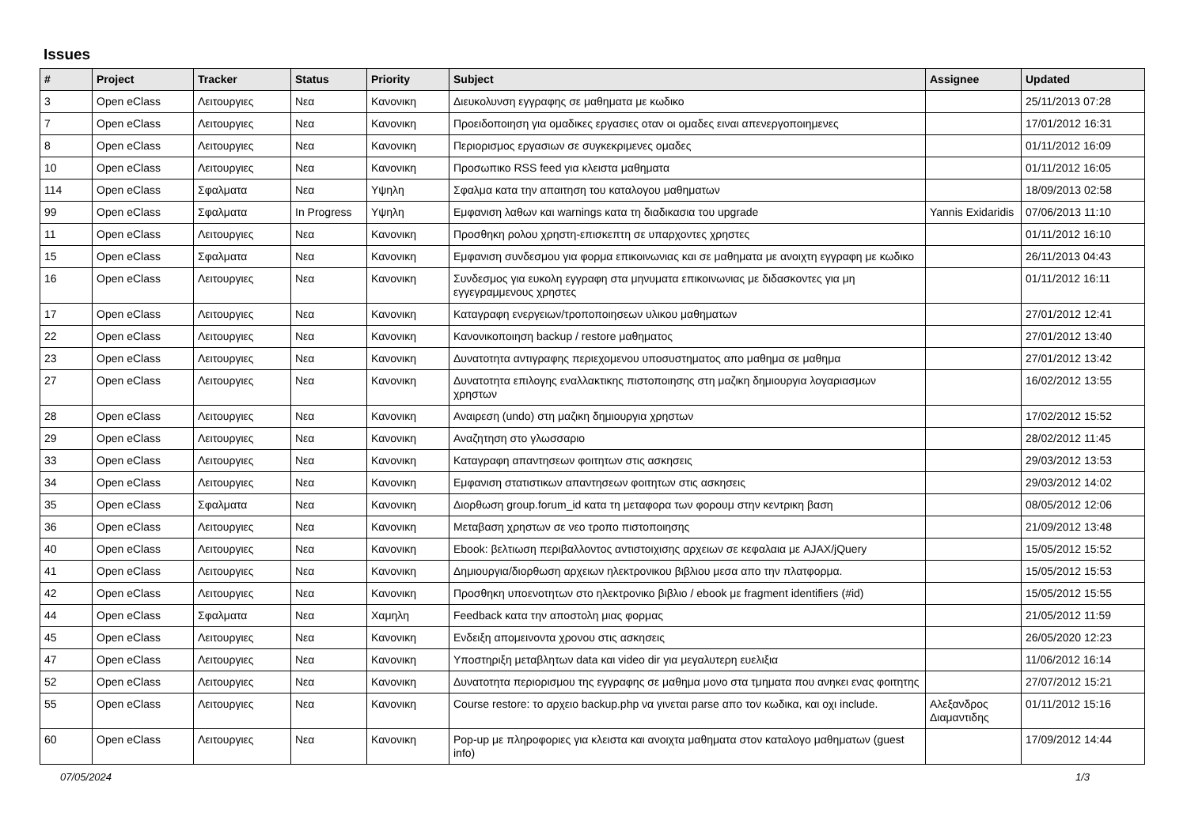Issues
| # | Project | Tracker | Status | Priority | Subject | Assignee | Updated |
| --- | --- | --- | --- | --- | --- | --- | --- |
| 3 | Open eClass | Λειτουργιες | Νεα | Κανονικη | Διευκολυνση εγγραφης σε μαθηματα με κωδικο | | 25/11/2013 07:28 |
| 7 | Open eClass | Λειτουργιες | Νεα | Κανονικη | Προειδοποιηση για ομαδικες εργασιες οταν οι ομαδες ειναι απενεργοποιημενες | | 17/01/2012 16:31 |
| 8 | Open eClass | Λειτουργιες | Νεα | Κανονικη | Περιορισμος εργασιων σε συγκεκριμενες ομαδες | | 01/11/2012 16:09 |
| 10 | Open eClass | Λειτουργιες | Νεα | Κανονικη | Προσωπικο RSS feed για κλειστα μαθηματα | | 01/11/2012 16:05 |
| 114 | Open eClass | Σφαλματα | Νεα | Υψηλη | Σφαλμα κατα την απαιτηση του καταλογου μαθηματων | | 18/09/2013 02:58 |
| 99 | Open eClass | Σφαλματα | In Progress | Υψηλη | Εμφανιση λαθων και warnings κατα τη διαδικασια του upgrade | Yannis Exidaridis | 07/06/2013 11:10 |
| 11 | Open eClass | Λειτουργιες | Νεα | Κανονικη | Προσθηκη ρολου χρηστη-επισκεπτη σε υπαρχοντες χρηστες | | 01/11/2012 16:10 |
| 15 | Open eClass | Σφαλματα | Νεα | Κανονικη | Εμφανιση συνδεσμου για φορμα επικοινωνιας και σε μαθηματα με ανοιχτη εγγραφη με κωδικο | | 26/11/2013 04:43 |
| 16 | Open eClass | Λειτουργιες | Νεα | Κανονικη | Συνδεσμος για ευκολη εγγραφη στα μηνυματα επικοινωνιας με διδασκοντες για μη εγγεγραμμενους χρηστες | | 01/11/2012 16:11 |
| 17 | Open eClass | Λειτουργιες | Νεα | Κανονικη | Καταγραφη ενεργειων/τροποποιησεων υλικου μαθηματων | | 27/01/2012 12:41 |
| 22 | Open eClass | Λειτουργιες | Νεα | Κανονικη | Κανονικοποιηση backup / restore μαθηματος | | 27/01/2012 13:40 |
| 23 | Open eClass | Λειτουργιες | Νεα | Κανονικη | Δυνατοτητα αντιγραφης περιεχομενου υποσυστηματος απο μαθημα σε μαθημα | | 27/01/2012 13:42 |
| 27 | Open eClass | Λειτουργιες | Νεα | Κανονικη | Δυνατοτητα επιλογης εναλλακτικης πιστοποιησης στη μαζικη δημιουργια λογαριασμων χρηστων | | 16/02/2012 13:55 |
| 28 | Open eClass | Λειτουργιες | Νεα | Κανονικη | Αναιρεση (undo) στη μαζικη δημιουργια χρηστων | | 17/02/2012 15:52 |
| 29 | Open eClass | Λειτουργιες | Νεα | Κανονικη | Αναζητηση στο γλωσσαριο | | 28/02/2012 11:45 |
| 33 | Open eClass | Λειτουργιες | Νεα | Κανονικη | Καταγραφη απαντησεων φοιτητων στις ασκησεις | | 29/03/2012 13:53 |
| 34 | Open eClass | Λειτουργιες | Νεα | Κανονικη | Εμφανιση στατιστικων απαντησεων φοιτητων στις ασκησεις | | 29/03/2012 14:02 |
| 35 | Open eClass | Σφαλματα | Νεα | Κανονικη | Διορθωση group.forum_id κατα τη μεταφορα των φορουμ στην κεντρικη βαση | | 08/05/2012 12:06 |
| 36 | Open eClass | Λειτουργιες | Νεα | Κανονικη | Μεταβαση χρηστων σε νεο τροπο πιστοποιησης | | 21/09/2012 13:48 |
| 40 | Open eClass | Λειτουργιες | Νεα | Κανονικη | Ebook: βελτιωση περιβαλλοντος αντιστοιχισης αρχειων σε κεφαλαια με AJAX/jQuery | | 15/05/2012 15:52 |
| 41 | Open eClass | Λειτουργιες | Νεα | Κανονικη | Δημιουργια/διορθωση αρχειων ηλεκτρονικου βιβλιου μεσα απο την πλατφορμα. | | 15/05/2012 15:53 |
| 42 | Open eClass | Λειτουργιες | Νεα | Κανονικη | Προσθηκη υποενοτητων στο ηλεκτρονικο βιβλιο / ebook με fragment identifiers (#id) | | 15/05/2012 15:55 |
| 44 | Open eClass | Σφαλματα | Νεα | Χαμηλη | Feedback κατα την αποστολη μιας φορμας | | 21/05/2012 11:59 |
| 45 | Open eClass | Λειτουργιες | Νεα | Κανονικη | Ενδειξη απομεινοντα χρονου στις ασκησεις | | 26/05/2020 12:23 |
| 47 | Open eClass | Λειτουργιες | Νεα | Κανονικη | Υποστηριξη μεταβλητων data και video dir για μεγαλυτερη ευελιξια | | 11/06/2012 16:14 |
| 52 | Open eClass | Λειτουργιες | Νεα | Κανονικη | Δυνατοτητα περιορισμου της εγγραφης σε μαθημα μονο στα τμηματα που ανηκει ενας φοιτητης | | 27/07/2012 15:21 |
| 55 | Open eClass | Λειτουργιες | Νεα | Κανονικη | Course restore: το αρχειο backup.php να γινεται parse απο τον κωδικα, και οχι include. | Αλεξανδρος Διαμαντιδης | 01/11/2012 15:16 |
| 60 | Open eClass | Λειτουργιες | Νεα | Κανονικη | Pop-up με πληροφοριες για κλειστα και ανοιχτα μαθηματα στον καταλογο μαθηματων (guest info) | | 17/09/2012 14:44 |
07/05/2024 1/3